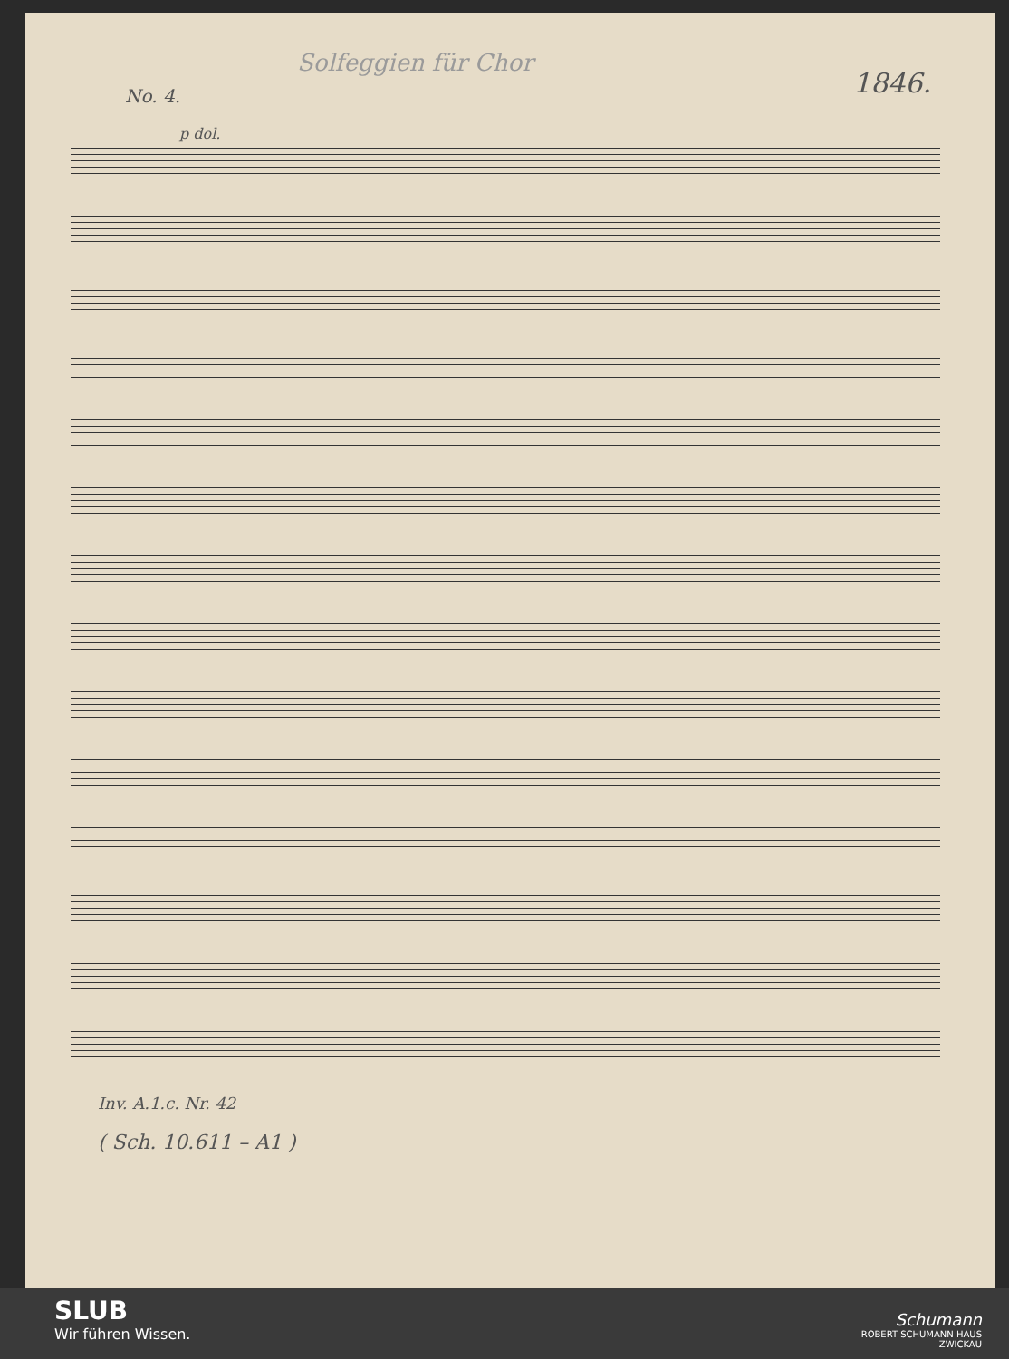Solfeggien für Chor
1846.
No. 4.
p dol.
Inv. A.1.c. Nr. 42
( Sch. 10.611 – A1 )
SLUB
Wir führen Wissen.
Schumann
ROBERT SCHUMANN HAUS
ZWICKAU